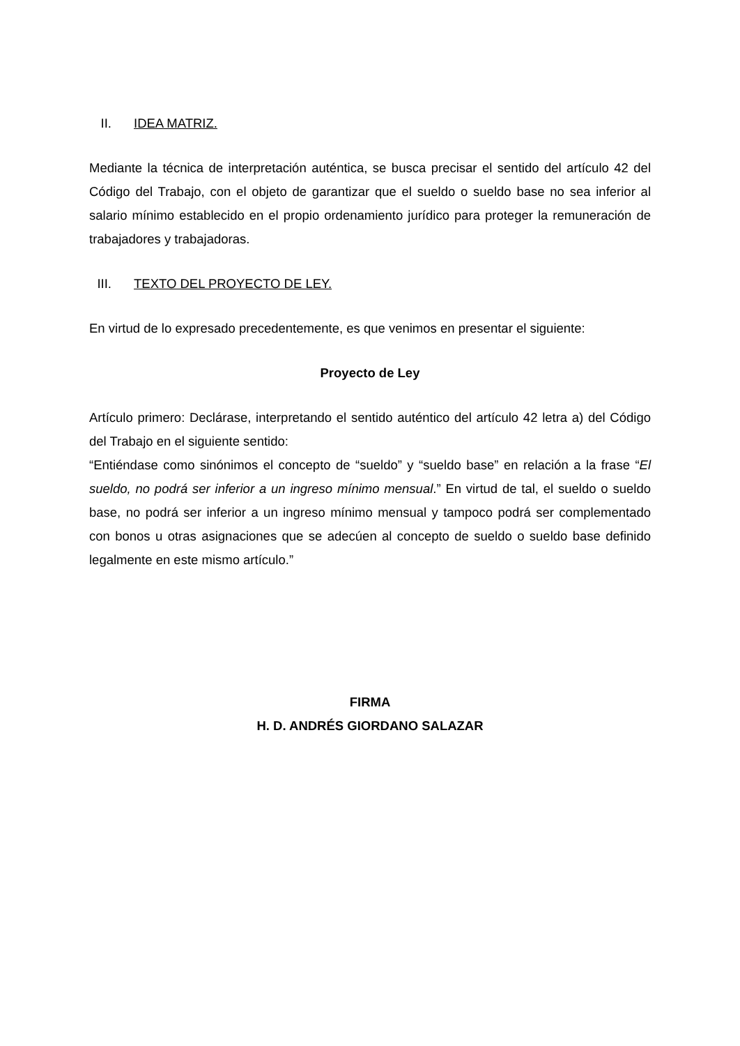II. IDEA MATRIZ.
Mediante la técnica de interpretación auténtica, se busca precisar el sentido del artículo 42 del Código del Trabajo, con el objeto de garantizar que el sueldo o sueldo base no sea inferior al salario mínimo establecido en el propio ordenamiento jurídico para proteger la remuneración de trabajadores y trabajadoras.
III. TEXTO DEL PROYECTO DE LEY.
En virtud de lo expresado precedentemente, es que venimos en presentar el siguiente:
Proyecto de Ley
Artículo primero: Declárase, interpretando el sentido auténtico del artículo 42 letra a) del Código del Trabajo en el siguiente sentido:
“Entiéndase como sinónimos el concepto de “sueldo” y “sueldo base” en relación a la frase “El sueldo, no podrá ser inferior a un ingreso mínimo mensual.” En virtud de tal, el sueldo o sueldo base, no podrá ser inferior a un ingreso mínimo mensual y tampoco podrá ser complementado con bonos u otras asignaciones que se adecúen al concepto de sueldo o sueldo base definido legalmente en este mismo artículo.”
FIRMA
H. D. ANDRÉS GIORDANO SALAZAR